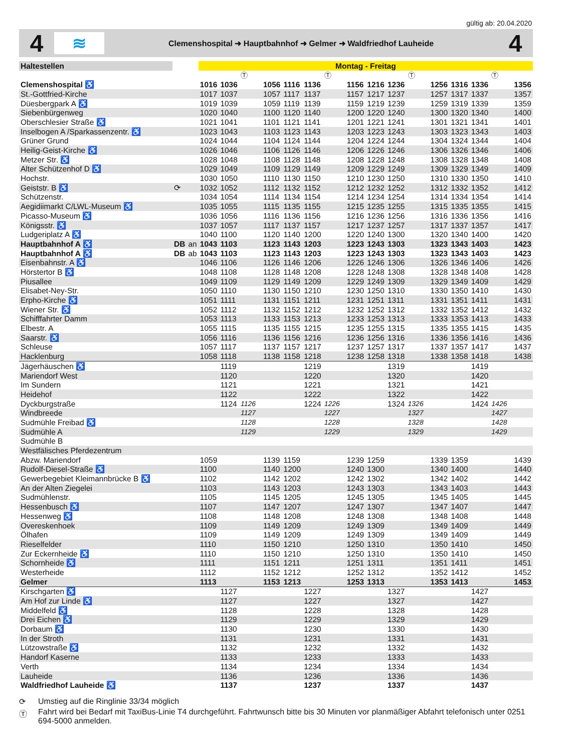gültig ab: 20.04.2020
4
≋
Clemenshospital ➜ Hauptbahnhof ➜ Gelmer ➜ Waldfriedhof Lauheide
4
| Haltestellen | | | Montag - Freitag | | | | | | | | | | | | | | | |
| --- | --- | --- | --- | --- | --- | --- | --- | --- | --- | --- | --- | --- | --- | --- | --- | --- | --- | --- |
| | | | | | Ⓣ | | | | Ⓣ | | | | Ⓣ | | | | Ⓣ | |
| Clemenshospital ♿ | | | 1016 | 1036 | | 1056 | 1116 | 1136 | | 1156 | 1216 | 1236 | | 1256 | 1316 | 1336 | | 1356 |
| St.-Gottfried-Kirche | | | 1017 | 1037 | | 1057 | 1117 | 1137 | | 1157 | 1217 | 1237 | | 1257 | 1317 | 1337 | | 1357 |
| Düesbergpark A ♿ | | | 1019 | 1039 | | 1059 | 1119 | 1139 | | 1159 | 1219 | 1239 | | 1259 | 1319 | 1339 | | 1359 |
| Siebenbürgenweg | | | 1020 | 1040 | | 1100 | 1120 | 1140 | | 1200 | 1220 | 1240 | | 1300 | 1320 | 1340 | | 1400 |
| Oberschlesier Straße ♿ | | | 1021 | 1041 | | 1101 | 1121 | 1141 | | 1201 | 1221 | 1241 | | 1301 | 1321 | 1341 | | 1401 |
| Inselbogen A /Sparkassenzentr. ♿ | | | 1023 | 1043 | | 1103 | 1123 | 1143 | | 1203 | 1223 | 1243 | | 1303 | 1323 | 1343 | | 1403 |
| Grüner Grund | | | 1024 | 1044 | | 1104 | 1124 | 1144 | | 1204 | 1224 | 1244 | | 1304 | 1324 | 1344 | | 1404 |
| Heilig-Geist-Kirche ♿ | | | 1026 | 1046 | | 1106 | 1126 | 1146 | | 1206 | 1226 | 1246 | | 1306 | 1326 | 1346 | | 1406 |
| Metzer Str. ♿ | | | 1028 | 1048 | | 1108 | 1128 | 1148 | | 1208 | 1228 | 1248 | | 1308 | 1328 | 1348 | | 1408 |
| Alter Schützenhof D ♿ | | | 1029 | 1049 | | 1109 | 1129 | 1149 | | 1209 | 1229 | 1249 | | 1309 | 1329 | 1349 | | 1409 |
| Hochstr. | | | 1030 | 1050 | | 1110 | 1130 | 1150 | | 1210 | 1230 | 1250 | | 1310 | 1330 | 1350 | | 1410 |
| Geiststr. B ♿ | ⟳ | | 1032 | 1052 | | 1112 | 1132 | 1152 | | 1212 | 1232 | 1252 | | 1312 | 1332 | 1352 | | 1412 |
| Schützenstr. | | | 1034 | 1054 | | 1114 | 1134 | 1154 | | 1214 | 1234 | 1254 | | 1314 | 1334 | 1354 | | 1414 |
| Aegidiimarkt C/LWL-Museum ♿ | | | 1035 | 1055 | | 1115 | 1135 | 1155 | | 1215 | 1235 | 1255 | | 1315 | 1335 | 1355 | | 1415 |
| Picasso-Museum ♿ | | | 1036 | 1056 | | 1116 | 1136 | 1156 | | 1216 | 1236 | 1256 | | 1316 | 1336 | 1356 | | 1416 |
| Königsstr. ♿ | | | 1037 | 1057 | | 1117 | 1137 | 1157 | | 1217 | 1237 | 1257 | | 1317 | 1337 | 1357 | | 1417 |
| Ludgeriplatz A ♿ | | | 1040 | 1100 | | 1120 | 1140 | 1200 | | 1220 | 1240 | 1300 | | 1320 | 1340 | 1400 | | 1420 |
| Hauptbahnhof A ♿ | DB | an | 1043 | 1103 | | 1123 | 1143 | 1203 | | 1223 | 1243 | 1303 | | 1323 | 1343 | 1403 | | 1423 |
| Hauptbahnhof A ♿ | DB | ab | 1043 | 1103 | | 1123 | 1143 | 1203 | | 1223 | 1243 | 1303 | | 1323 | 1343 | 1403 | | 1423 |
| Eisenbahnstr. A ♿ | | | 1046 | 1106 | | 1126 | 1146 | 1206 | | 1226 | 1246 | 1306 | | 1326 | 1346 | 1406 | | 1426 |
| Hörstertor B ♿ | | | 1048 | 1108 | | 1128 | 1148 | 1208 | | 1228 | 1248 | 1308 | | 1328 | 1348 | 1408 | | 1428 |
| Piusallee | | | 1049 | 1109 | | 1129 | 1149 | 1209 | | 1229 | 1249 | 1309 | | 1329 | 1349 | 1409 | | 1429 |
| Elisabet-Ney-Str. | | | 1050 | 1110 | | 1130 | 1150 | 1210 | | 1230 | 1250 | 1310 | | 1330 | 1350 | 1410 | | 1430 |
| Erpho-Kirche ♿ | | | 1051 | 1111 | | 1131 | 1151 | 1211 | | 1231 | 1251 | 1311 | | 1331 | 1351 | 1411 | | 1431 |
| Wiener Str. ♿ | | | 1052 | 1112 | | 1132 | 1152 | 1212 | | 1232 | 1252 | 1312 | | 1332 | 1352 | 1412 | | 1432 |
| Schifffahrter Damm | | | 1053 | 1113 | | 1133 | 1153 | 1213 | | 1233 | 1253 | 1313 | | 1333 | 1353 | 1413 | | 1433 |
| Elbestr. A | | | 1055 | 1115 | | 1135 | 1155 | 1215 | | 1235 | 1255 | 1315 | | 1335 | 1355 | 1415 | | 1435 |
| Saarstr. ♿ | | | 1056 | 1116 | | 1136 | 1156 | 1216 | | 1236 | 1256 | 1316 | | 1336 | 1356 | 1416 | | 1436 |
| Schleuse | | | 1057 | 1117 | | 1137 | 1157 | 1217 | | 1237 | 1257 | 1317 | | 1337 | 1357 | 1417 | | 1437 |
| Hacklenburg | | | 1058 | 1118 | | 1138 | 1158 | 1218 | | 1238 | 1258 | 1318 | | 1338 | 1358 | 1418 | | 1438 |
| Jägerhäuschen ♿ | | | | 1119 | | | | 1219 | | | | 1319 | | | | 1419 | | |
| Mariendorf West | | | | 1120 | | | | 1220 | | | | 1320 | | | | 1420 | | |
| Im Sundern | | | | 1121 | | | | 1221 | | | | 1321 | | | | 1421 | | |
| Heidehof | | | | 1122 | | | | 1222 | | | | 1322 | | | | 1422 | | |
| Dyckburgstraße | | | | 1124 | 1126 | | | 1224 | 1226 | | | 1324 | 1326 | | | 1424 | 1426 | |
| Windbreede | | | | | 1127 | | | | 1227 | | | | 1327 | | | | 1427 | |
| Sudmühle Freibad ♿ | | | | | 1128 | | | | 1228 | | | | 1328 | | | | 1428 | |
| Sudmühle A | | | | | 1129 | | | | 1229 | | | | 1329 | | | | 1429 | |
| Sudmühle B | | | | | | | | | | | | | | | | | | |
| Westfälisches Pferdezentrum | | | | | | | | | | | | | | | | | | |
| Abzw. Mariendorf | | | 1059 | | | 1139 | 1159 | | | 1239 | 1259 | | | 1339 | 1359 | | | 1439 |
| Rudolf-Diesel-Straße ♿ | | | 1100 | | | 1140 | 1200 | | | 1240 | 1300 | | | 1340 | 1400 | | | 1440 |
| Gewerbegebiet Kleimannbrücke B ♿ | | | 1102 | | | 1142 | 1202 | | | 1242 | 1302 | | | 1342 | 1402 | | | 1442 |
| An der Alten Ziegelei | | | 1103 | | | 1143 | 1203 | | | 1243 | 1303 | | | 1343 | 1403 | | | 1443 |
| Sudmühlenstr. | | | 1105 | | | 1145 | 1205 | | | 1245 | 1305 | | | 1345 | 1405 | | | 1445 |
| Hessenbusch ♿ | | | 1107 | | | 1147 | 1207 | | | 1247 | 1307 | | | 1347 | 1407 | | | 1447 |
| Hessenweg ♿ | | | 1108 | | | 1148 | 1208 | | | 1248 | 1308 | | | 1348 | 1408 | | | 1448 |
| Overeskenhoek | | | 1109 | | | 1149 | 1209 | | | 1249 | 1309 | | | 1349 | 1409 | | | 1449 |
| Ölhafen | | | 1109 | | | 1149 | 1209 | | | 1249 | 1309 | | | 1349 | 1409 | | | 1449 |
| Rieselfelder | | | 1110 | | | 1150 | 1210 | | | 1250 | 1310 | | | 1350 | 1410 | | | 1450 |
| Zur Eckernheide ♿ | | | 1110 | | | 1150 | 1210 | | | 1250 | 1310 | | | 1350 | 1410 | | | 1450 |
| Schornheide ♿ | | | 1111 | | | 1151 | 1211 | | | 1251 | 1311 | | | 1351 | 1411 | | | 1451 |
| Westerheide | | | 1112 | | | 1152 | 1212 | | | 1252 | 1312 | | | 1352 | 1412 | | | 1452 |
| Gelmer | | | 1113 | | | 1153 | 1213 | | | 1253 | 1313 | | | 1353 | 1413 | | | 1453 |
| Kirschgarten ♿ | | | | 1127 | | | | 1227 | | | | 1327 | | | | 1427 | | |
| Am Hof zur Linde ♿ | | | | 1127 | | | | 1227 | | | | 1327 | | | | 1427 | | |
| Middelfeld ♿ | | | | 1128 | | | | 1228 | | | | 1328 | | | | 1428 | | |
| Drei Eichen ♿ | | | | 1129 | | | | 1229 | | | | 1329 | | | | 1429 | | |
| Dorbaum ♿ | | | | 1130 | | | | 1230 | | | | 1330 | | | | 1430 | | |
| In der Stroth | | | | 1131 | | | | 1231 | | | | 1331 | | | | 1431 | | |
| Lützowstraße ♿ | | | | 1132 | | | | 1232 | | | | 1332 | | | | 1432 | | |
| Handorf Kaserne | | | | 1133 | | | | 1233 | | | | 1333 | | | | 1433 | | |
| Verth | | | | 1134 | | | | 1234 | | | | 1334 | | | | 1434 | | |
| Lauheide | | | | 1136 | | | | 1236 | | | | 1336 | | | | 1436 | | |
| Waldfriedhof Lauheide ♿ | | | | 1137 | | | | 1237 | | | | 1337 | | | | 1437 | | |
⟳ Umstieg auf die Ringlinie 33/34 möglich
Ⓣ Fahrt wird bei Bedarf mit TaxiBus-Linie T4 durchgeführt. Fahrtwunsch bitte bis 30 Minuten vor planmäßiger Abfahrt telefonisch unter 0251 694-5000 anmelden.